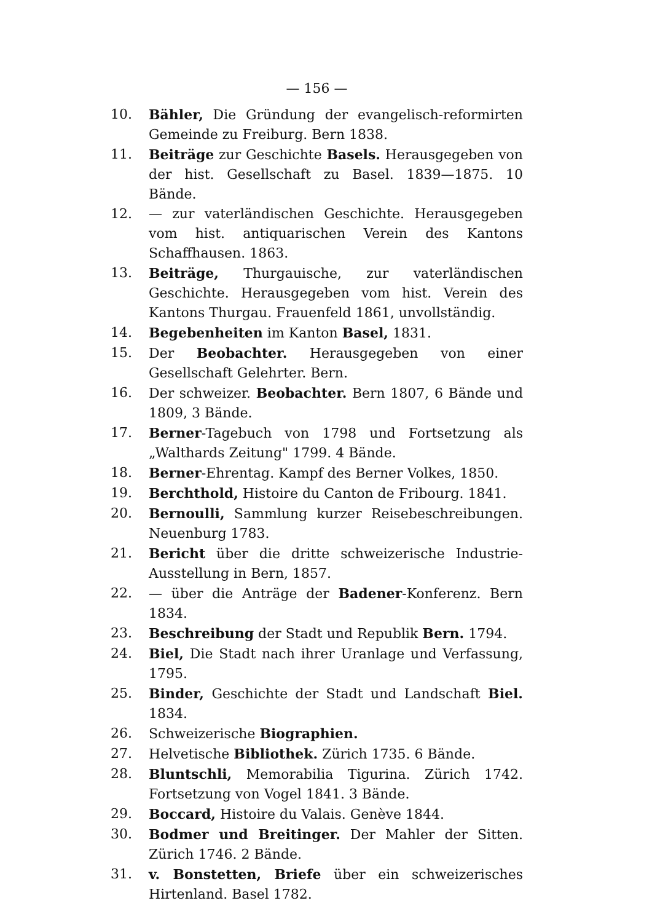— 156 —
10. Bähler, Die Gründung der evangelisch-reformirten Gemeinde zu Freiburg. Bern 1838.
11. Beiträge zur Geschichte Basels. Herausgegeben von der hist. Gesellschaft zu Basel. 1839—1875. 10 Bände.
12. — zur vaterländischen Geschichte. Herausgegeben vom hist. antiquarischen Verein des Kantons Schaffhausen. 1863.
13. Beiträge, Thurgauische, zur vaterländischen Geschichte. Herausgegeben vom hist. Verein des Kantons Thurgau. Frauenfeld 1861, unvollständig.
14. Begebenheiten im Kanton Basel, 1831.
15. Der Beobachter. Herausgegeben von einer Gesellschaft Gelehrter. Bern.
16. Der schweizer. Beobachter. Bern 1807, 6 Bände und 1809, 3 Bände.
17. Berner-Tagebuch von 1798 und Fortsetzung als „Walthards Zeitung" 1799. 4 Bände.
18. Berner-Ehrentag. Kampf des Berner Volkes, 1850.
19. Berchthold, Histoire du Canton de Fribourg. 1841.
20. Bernoulli, Sammlung kurzer Reisebeschreibungen. Neuenburg 1783.
21. Bericht über die dritte schweizerische Industrie-Ausstellung in Bern, 1857.
22. — über die Anträge der Badener-Konferenz. Bern 1834.
23. Beschreibung der Stadt und Republik Bern. 1794.
24. Biel, Die Stadt nach ihrer Uranlage und Verfassung, 1795.
25. Binder, Geschichte der Stadt und Landschaft Biel. 1834.
26. Schweizerische Biographien.
27. Helvetische Bibliothek. Zürich 1735. 6 Bände.
28. Bluntschli, Memorabilia Tigurina. Zürich 1742. Fortsetzung von Vogel 1841. 3 Bände.
29. Boccard, Histoire du Valais. Genève 1844.
30. Bodmer und Breitinger. Der Mahler der Sitten. Zürich 1746. 2 Bände.
31. v. Bonstetten, Briefe über ein schweizerisches Hirtenland. Basel 1782.